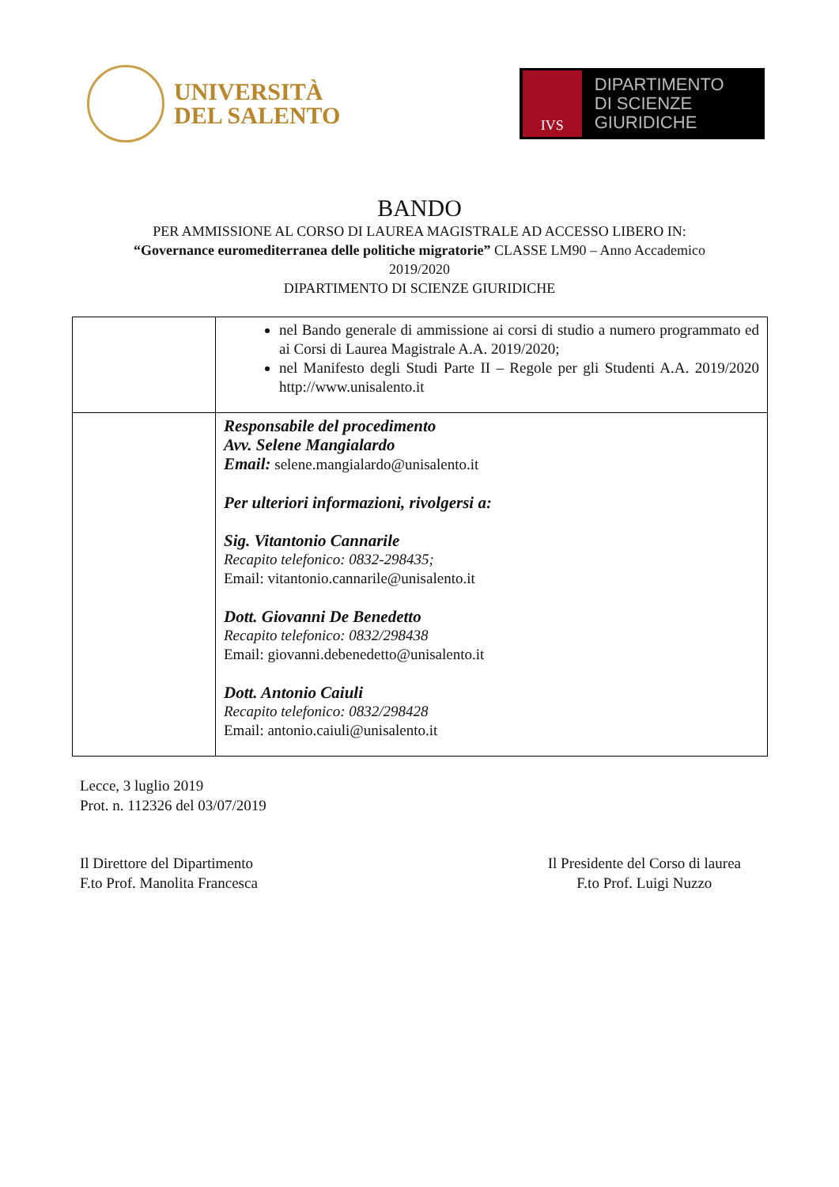UNIVERSITÀ
DEL SALENTO
IVS
DIPARTIMENTO
DI SCIENZE GIURIDICHE
BANDO
PER AMMISSIONE AL CORSO DI LAUREA MAGISTRALE AD ACCESSO LIBERO IN:
“Governance euromediterranea delle politiche migratorie” CLASSE LM90 – Anno Accademico
2019/2020
DIPARTIMENTO DI SCIENZE GIURIDICHE
| | nel Bando generale di ammissione ai corsi di studio a numero programmato ed ai Corsi di Laurea Magistrale A.A. 2019/2020; nel Manifesto degli Studi Parte II – Regole per gli Studenti A.A. 2019/2020 http://www.unisalento.it |
| | Responsabile del procedimento Avv. Selene Mangialardo Email: selene.mangialardo@unisalento.it Per ulteriori informazioni, rivolgersi a: Sig. Vitantonio Cannarile Recapito telefonico: 0832-298435; Email: vitantonio.cannarile@unisalento.it Dott. Giovanni De Benedetto Recapito telefonico: 0832/298438 Email: giovanni.debenedetto@unisalento.it Dott. Antonio Caiuli Recapito telefonico: 0832/298428 Email: antonio.caiuli@unisalento.it |
Lecce, 3 luglio 2019
Prot. n. 112326 del 03/07/2019
Il Direttore del Dipartimento
F.to Prof. Manolita Francesca
Il Presidente del Corso di laurea
F.to Prof. Luigi Nuzzo